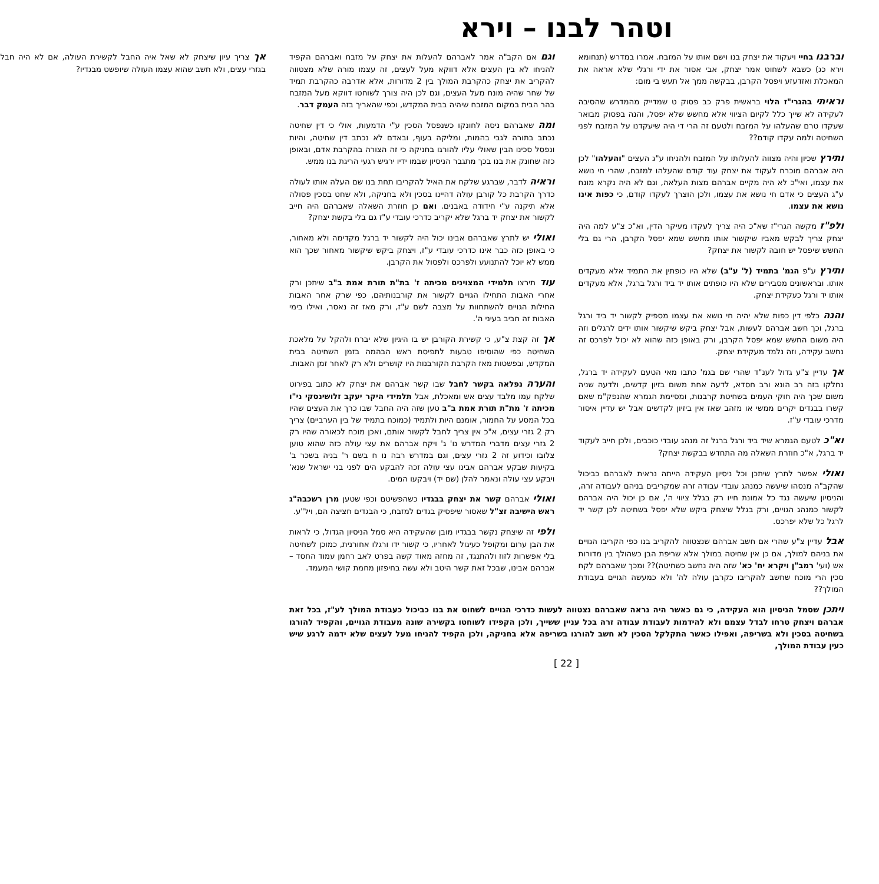וטהר לבנו – וירא
וברבנו בחיי ויעקוד את יצחק בנו וישם אותו על המזבח. אמרו במדרש (תנחומא וירא כג) כשבא לשחוט אמר יצחק, אבי אסור את ידי ורגלי שלא אראה את המאכלת ואזדעזע ויפסל הקרבן, בבקשה ממך אל תעש בי מום:
וראיתי בהגרי"ז הלוי בראשית פרק כב פסוק ט שמדייק מהמדרש שהסיבה לעקידה לא שייך כלל לקיום הציווי אלא מחשש שלא יפסל, והנה בפסוק מבואר שעקדו טרם שהעלהו על המזבח ולטעם זה הרי די היה שיעקדנו על המזבח לפני השחיטה ולמה עקדו קודם??
ותירץ שכיון והיה מצווה להעלותו על המזבח ולהניחו ע"ג העצים "והעלהו" לכן היה אברהם מוכרח לעקוד את יצחק עוד קודם שהעלהו למזבח, שהרי חי נושא את עצמו, ואי"כ לא היה מקיים אברהם מצות העלאה, וגם לא היה נקרא מונח ע"ג העצים כי אדם חי נושא את עצמו, ולכן הוצרך לעקדו קודם, כי כפות אינו נושא את עצמו.
ולפ"ז מקשה הגרי"ז שא"כ היה צריך לעקדו מעיקר הדין, וא"כ צ"ע למה היה יצחק צריך לבקש מאביו שיקשור אותו מחשש שמא יפסל הקרבן, הרי גם בלי החשש שיפסל יש חובה לקשור את יצחק?
ותירץ ע"פ הגמ' בתמיד (ל' ע"ב) שלא היו כופתין את התמיד אלא מעקדים אותו. ובראשונים מסבירים שלא היו כופתים אותו יד ביד ורגל ברגל, אלא מעקדים אותו יד ורגל כעקידת יצחק.
והנה כלפי דין כפות שלא יהיה חי נושא את עצמו מספיק לקשור יד ביד ורגל ברגל, וכך חשב אברהם לעשות, אבל יצחק ביקש שיקשור אותו ידים לרגלים וזה היה משום החשש שמא יפסל הקרבן, ורק באופן כזה שהוא לא יכול לפרכס זה נחשב עקידה, וזה נלמד מעקידת יצחק.
אך עדיין צ"ע גדול לענ"ד שהרי שם בגמ' כתבו מאי הטעם לעקידה יד ברגל, נחלקו בזה רב הונא ורב חסדא, לדעה אחת משום בזיון קדשים, ולדעה שניה משום שכך היה חוקי העמים בשחיטת קרבנות, ומסיימת הגמרא שהנפק"מ שאם קשרו בבגדים יקרים ממשי או מזהב שאז אין ביזיון לקדשים אבל יש עדיין איסור מדרכי עובדי ע"ז.
וא"כ לטעם הגמרא שיד ביד ורגל ברגל זה מנהג עובדי כוכבים, ולכן חייב לעקוד יד ברגל, א"כ חוזרת השאלה מה התחדש בבקשת יצחק?
ואולי אפשר לתרץ שיתכן וכל ניסיון העקידה הייתה נראית לאברהם כביכול שהקב"ה מנסהו שיעשה כמנהג עובדי עבודה זרה שמקריבים בניהם לעבודה זרה, והניסיון שיעשה נגד כל אמונת חייו רק בגלל ציווי ה', אם כן יכול היה אברהם לקשור כמנהג הגויים, ורק בגלל שיצחק ביקש שלא יפסל בשחיטה לכן קשר יד לרגל כל שלא יפרכס.
אבל עדיין צ"ע שהרי אם חשב אברהם שנצטווה להקריב בנו כפי הקריבו הגויים את בניהם למולך, אם כן אין שחיטה במולך אלא שריפת הבן כשהולך בין מדורות אש (ועי' רמב"ן ויקרא יח' כא' שזה היה נחשב כשחיטה)?? ומכך שאברהם לקח סכין הרי מוכח שחשב להקריבו כקרבן עולה לה' ולא כמעשה הגויים בעבודת המולך??
וגם אם הקב"ה אמר לאברהם להעלות את יצחק על מזבח ואברהם הקפיד להניחו לא בין העצים אלא דווקא מעל לעצים, זה עצמו מורה שלא מצטווה להקריב את יצחק כהקרבת המולך בין 2 מדורות, אלא אדרבה כהקרבת תמיד של שחר שהיה מונח מעל העצים, וגם לכן היה צורך לשוחטו דווקא מעל המזבח בהר הבית במקום המזבח שיהיה בבית המקדש, וכפי שהאריך בזה העמק דבר.
ומה שאברהם ניסה לחונקו כשנפסל הסכין ע"י הדמעות, אולי כי דין שחיטה נכתב בתורה לגבי בהמות, ומליקה בעוף, ובאדם לא נכתב דין שחיטה, והיות ונפסל סכינו הבין שאולי עליו להורגו בחניקה כי זה הצורה בהקרבת אדם, ובאופן כזה שחונק את בנו בכך מתגבר הניסיון שבמו ידיו ירגיש רגעי הריגת בנו ממש.
וראיה לדבר, שברגע שלקח את האיל להקריבו תחת בנו שם העלה אותו לעולה כדרך הקרבת כל קורבן עולה דהיינו בסכין ולא בחניקה, ולא שחט בסכין פסולה אלא תיקנה ע"י חידודה באבנים. ואם כן חוזרת השאלה שאברהם היה חייב לקשור את יצחק יד ברגל שלא יקריב כדרכי עובדי ע"ז גם בלי בקשת יצחק?
ואולי יש לתרץ שאברהם אבינו יכול היה לקשור יד ברגל מקדימה ולא מאחור, כי באופן כזה כבר אינו כדרכי עובדי ע"ז, ויצחק ביקש שיקשור מאחור שכך הוא ממש לא יוכל להתנועע ולפרכס ולפסול את הקרבן.
עוד תירצו תלמידי המצוינים מכיתה ז' בת"ת תורת אמת ב"ב שיתכן ורק אחרי האבות התחילו הגויים לקשור את קורבנותיהם, כפי שרק אחר האבות החילות הגויים להשתחוות על מצבה לשם ע"ז, ורק מאז זה נאסר, ואילו בימי האבות זה חביב בעיני ה'.
אך זה קצת צ"ע, כי קשירת הקורבן יש בו היגיון שלא יברח ולהקל על מלאכת השחיטה כפי שהוסיפו טבעות לתפיסת ראש הבהמה בזמן השחיטה בבית המקדש, ובפשטות מאז הקרבת הקורבנות היו קושרים ולא רק לאחר זמן האבות.
והערה נפלאה בקשר לחבל שבו קשר אברהם את יצחק לא כתוב בפירוט שלקח עמו מלבד עצים אש ומאכלת, אבל תלמידי היקר יעקב זלושינסקי ני"ו מכיתה ז' מת"ת תורת אמת ב"ב טען שזה היה החבל שבו כרך את העצים שהיו בכל המסע על החמור, אומנם היות ולתמיד (כמוכח בתמיד של בין הערביים) צריך רק 2 גזרי עצים, א"כ אין צריך לחבל לקשור אותם, ואכן מוכח לכאורה שהיו רק 2 גזרי עצים מדברי המדרש נו' ג' ויקח אברהם את עצי עולה כזה שהוא טוען צלובו וכידוע זה 2 גזרי עצים, וגם במדרש רבה נו ח בשם ר' בניה בשכר ב' בקיעות שבקע אברהם אבינו עצי עולה זכה להבקע הים לפני בני ישראל שנא' ויבקע עצי עולה ונאמר להלן (שם יד) ויבקעו המים.
ואולי אברהם קשר את יצחק בבגדיו כשהפשיטם וכפי שטען מרן רשכבה"ג ראש הישיבה זצ"ל שאסור שיפסיק בגדים למזבח, כי הבגדים חציצה הם, ויל"ע.
ולפי זה שיצחק נקשר בבגדיו מובן שהעקידה היא סמל הניסיון הגדול, כי לראות את הבן ערום ומקופל כעיגול לאחריו, כי קשור ידו ורגלו אחורנית, כמוכן לשחיטה בלי אפשרות לזוז ולהתנגד, זה מחזה מאוד קשה בפרט לאב רחמן עמוד החסד – אברהם אבינו, שבכל זאת קשר היטב ולא עשה בחיפזון מחמת קושי המעמד.
אך צריך עיון שיצחק לא שאל איה החבל לקשירת העולה, אם לא היה חבל בגזרי עצים, ולא חשב שהוא עצמו העולה שיופשט מבגדיו?
ויתכן שסמל הניסיון הוא העקידה, כי גם כאשר היה נראה שאברהם נצטווה לעשות כדרכי הגויים לשחוט את בנו כביכול כעבודת המולך לע"ז, בכל זאת אברהם ויצחק טרחו לבדל עצמם ולא להידמות לעבודת עבודה זרה בכל עניין ששייך, ולכן הקפידו לשוחטו בקשירה שונה מעבודת הגויים, והקפיד להורגו בשחיטה בסכין ולא בשריפה, ואפילו כאשר התקלקל הסכין לא חשב להורגו בשריפה אלא בחניקה, ולכן הקפיד להניחו מעל לעצים שלא ידמה לרגע שיש כעין עבודת המולך,
[ 22 ]